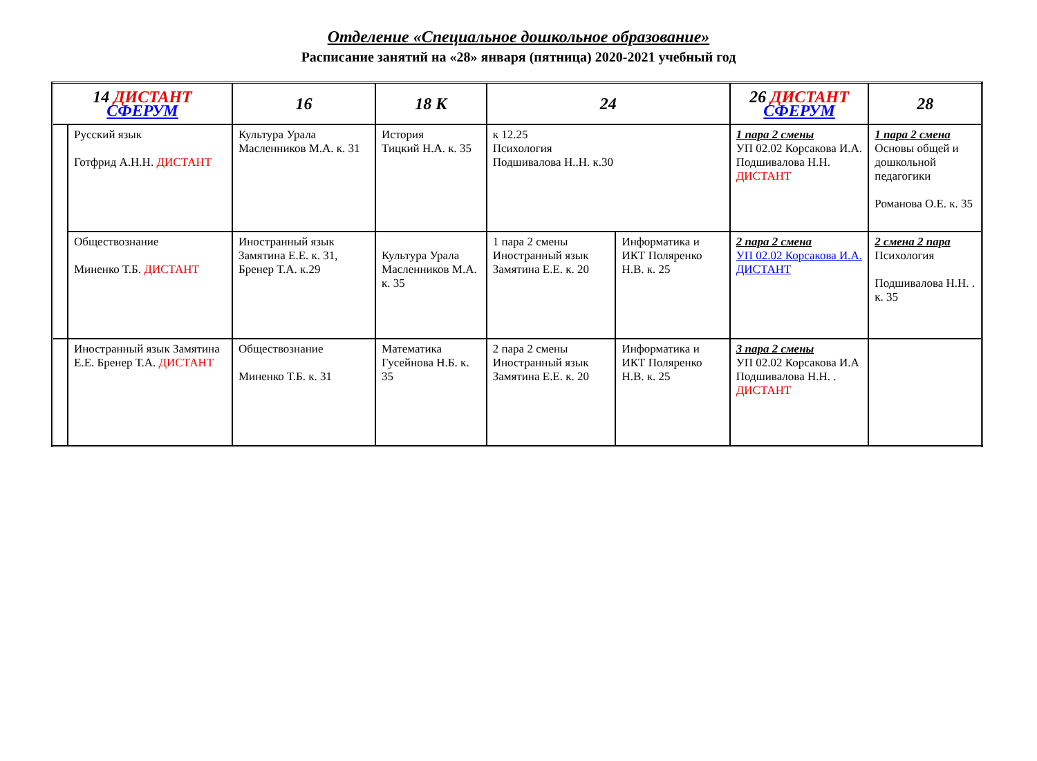Отделение «Специальное дошкольное образование»
Расписание занятий на «28» января (пятница) 2020-2021 учебный год
| 14 ДИСТАНТ СФЕРУМ | | 16 | 18 К | 24 | | 26 ДИСТАНТ СФЕРУМ | 28 |
| --- | --- | --- | --- | --- | --- | --- | --- |
| | Русский язык Готфрид А.Н.Н. ДИСТАНТ | Культура Урала Масленников М.А. к. 31 | История Тицкий Н.А. к. 35 | к 12.25 Психология Подшивалова Н..Н. к.30 | | 1 пара 2 смены УП 02.02 Корсакова И.А. Подшивалова Н.Н. ДИСТАНТ | 1 пара 2 смена Основы общей и дошкольной педагогики Романова О.Е. к. 35 |
| | Обществознание Миненко Т.Б. ДИСТАНТ | Иностранный язык Замятина Е.Е. к. 31, Бренер Т.А. к.29 | Культура Урала Масленников М.А. к. 35 | 1 пара 2 смены Иностранный язык Замятина Е.Е. к. 20 | Информатика и ИКТ Поляренко Н.В. к. 25 | 2 пара 2 смена УП 02.02 Корсакова И.А. ДИСТАНТ | 2 смена 2 пара Психология Подшивалова Н.Н. . к. 35 |
| | Иностранный язык Замятина Е.Е. Бренер Т.А. ДИСТАНТ | Обществознание Миненко Т.Б. к. 31 | Математика Гусейнова Н.Б. к. 35 | 2 пара 2 смены Иностранный язык Замятина Е.Е. к. 20 | Информатика и ИКТ Поляренко Н.В. к. 25 | 3 пара 2 смены УП 02.02 Корсакова И.А Подшивалова Н.Н. . ДИСТАНТ | |